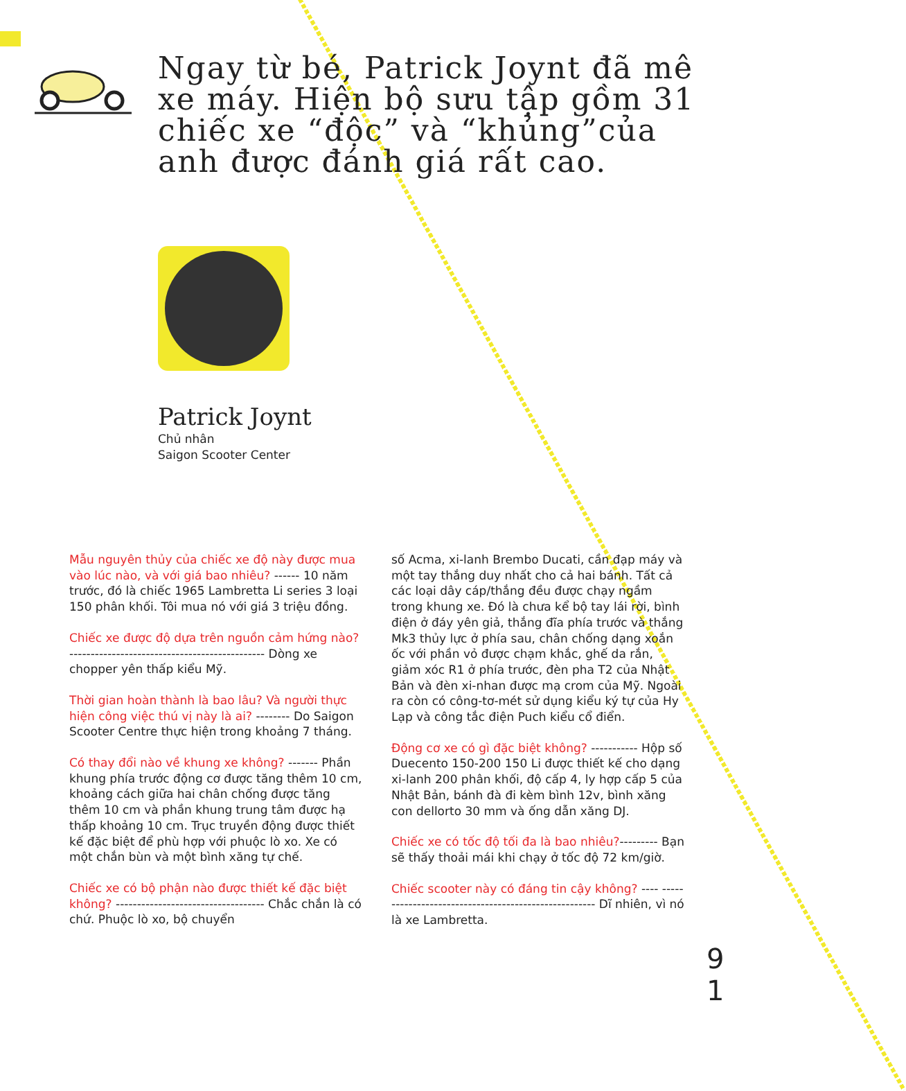Ngay từ bé, Patrick Joynt đã mê xe máy. Hiện bộ sưu tập gồm 31 chiếc xe “độc” và “khủng”của anh được đánh giá rất cao.
Patrick Joynt
Chủ nhân
Saigon Scooter Center
Mẫu nguyên thủy của chiếc xe độ này được mua vào lúc nào, và với giá bao nhiêu? ------ 10 năm trước, đó là chiếc 1965 Lambretta Li series 3 loại 150 phân khối. Tôi mua nó với giá 3 triệu đồng.
Chiếc xe được độ dựa trên nguồn cảm hứng nào? ---------------------------------------------- Dòng xe chopper yên thấp kiểu Mỹ.
Thời gian hoàn thành là bao lâu? Và người thực hiện công việc thú vị này là ai? -------- Do Saigon Scooter Centre thực hiện trong khoảng 7 tháng.
Có thay đổi nào về khung xe không? ------- Phần khung phía trước động cơ được tăng thêm 10 cm, khoảng cách giữa hai chân chống được tăng thêm 10 cm và phần khung trung tâm được hạ thấp khoảng 10 cm. Trục truyền động được thiết kế đặc biệt để phù hợp với phuộc lò xo. Xe có một chắn bùn và một bình xăng tự chế.
Chiếc xe có bộ phận nào được thiết kế đặc biệt không? ----------------------------------- Chắc chắn là có chứ. Phuộc lò xo, bộ chuyển
số Acma, xi-lanh Brembo Ducati, cần đạp máy và một tay thắng duy nhất cho cả hai bánh. Tất cả các loại dây cáp/thắng đều được chạy ngầm trong khung xe. Đó là chưa kể bộ tay lái rời, bình điện ở đáy yên giả, thắng đĩa phía trước và thắng Mk3 thủy lực ở phía sau, chân chống dạng xoắn ốc với phần vỏ được chạm khắc, ghế da rắn, giảm xóc R1 ở phía trước, đèn pha T2 của Nhật Bản và đèn xi-nhan được mạ crom của Mỹ. Ngoài ra còn có công-tơ-mét sử dụng kiểu ký tự của Hy Lạp và công tắc điện Puch kiểu cổ điển.
Động cơ xe có gì đặc biệt không? ----------- Hộp số Duecento 150-200 150 Li được thiết kế cho dạng xi-lanh 200 phân khối, độ cấp 4, ly hợp cấp 5 của Nhật Bản, bánh đà đi kèm bình 12v, bình xăng con dellorto 30 mm và ống dẫn xăng DJ.
Chiếc xe có tốc độ tối đa là bao nhiêu?--------- Bạn sẽ thấy thoải mái khi chạy ở tốc độ 72 km/giờ.
Chiếc scooter này có đáng tin cậy không? ---- ----------------------------------------------------- Dĩ nhiên, vì nó là xe Lambretta.
9
1